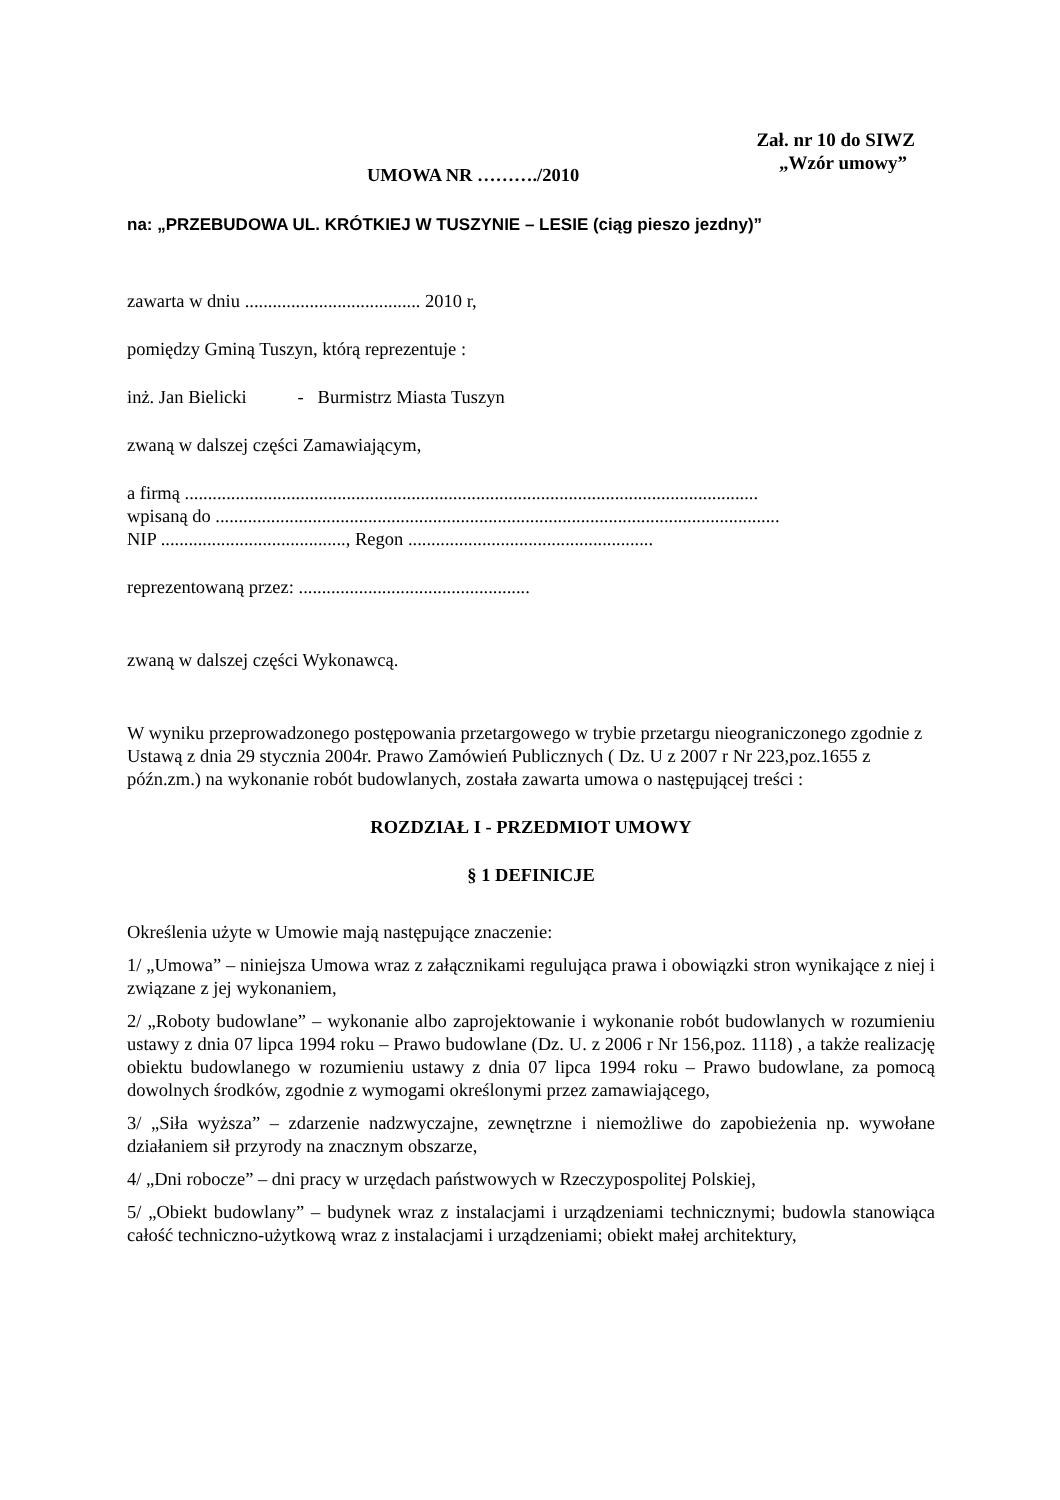Zał. nr 10 do SIWZ
„Wzór umowy”
UMOWA NR ………./2010
na: „PRZEBUDOWA UL. KRÓTKIEJ W TUSZYNIE – LESIE (ciąg pieszo jezdny)”
zawarta w dniu ...................................... 2010 r,
pomiędzy Gminą Tuszyn, którą reprezentuje :
inż. Jan Bielicki - Burmistrz Miasta Tuszyn
zwaną w dalszej części Zamawiającym,
a firmą ............................................................................................................................
wpisaną do ..........................................................................................................................
NIP ........................................, Regon .....................................................
reprezentowaną przez: ..................................................
zwaną w dalszej części Wykonawcą.
W wyniku przeprowadzonego postępowania przetargowego w trybie przetargu nieograniczonego zgodnie z Ustawą z dnia 29 stycznia 2004r. Prawo Zamówień Publicznych ( Dz. U z 2007 r Nr 223,poz.1655 z późn.zm.) na wykonanie robót budowlanych, została zawarta umowa o następującej treści :
ROZDZIAŁ I - PRZEDMIOT UMOWY
§ 1 DEFINICJE
Określenia użyte w Umowie mają następujące znaczenie:
1/ „Umowa” – niniejsza Umowa wraz z załącznikami regulująca prawa i obowiązki stron wynikające z niej i związane z jej wykonaniem,
2/ „Roboty budowlane” – wykonanie albo zaprojektowanie i wykonanie robót budowlanych w rozumieniu ustawy z dnia 07 lipca 1994 roku – Prawo budowlane (Dz. U. z 2006 r Nr 156,poz. 1118) , a także realizację obiektu budowlanego w rozumieniu ustawy z dnia 07 lipca 1994 roku – Prawo budowlane, za pomocą dowolnych środków, zgodnie z wymogami określonymi przez zamawiającego,
3/ „Siła wyższa” – zdarzenie nadzwyczajne, zewnętrzne i niemożliwe do zapobieżenia np. wywołane działaniem sił przyrody na znacznym obszarze,
4/ „Dni robocze” – dni pracy w urzędach państwowych w Rzeczypospolitej Polskiej,
5/ „Obiekt budowlany” – budynek wraz z instalacjami i urządzeniami technicznymi; budowla stanowiąca całość techniczno-użytkową wraz z instalacjami i urządzeniami; obiekt małej architektury,